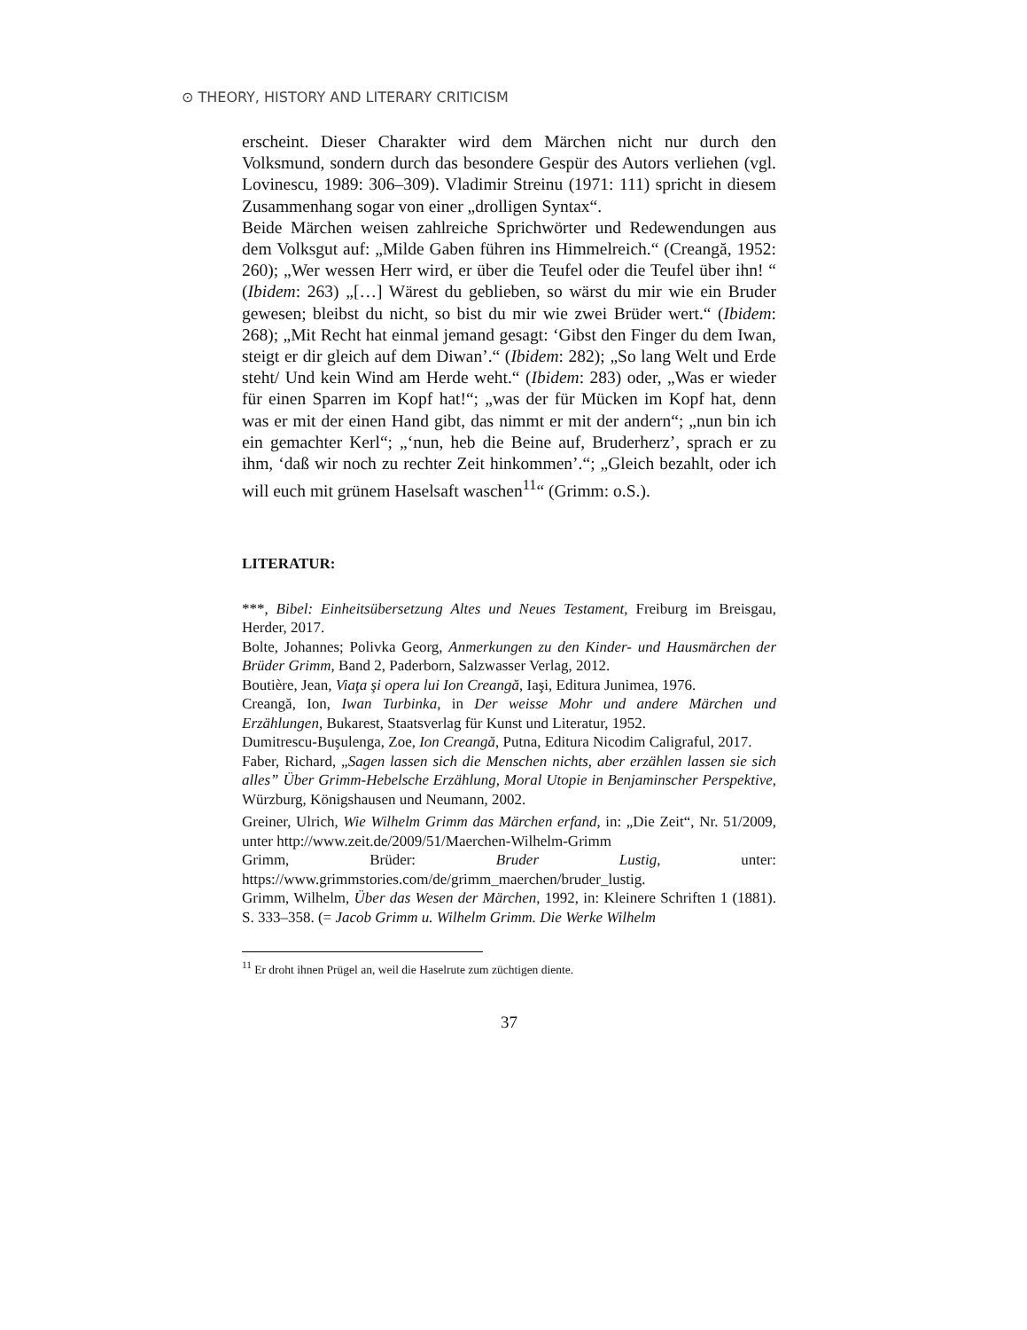⊙ THEORY, HISTORY AND LITERARY CRITICISM
erscheint. Dieser Charakter wird dem Märchen nicht nur durch den Volksmund, sondern durch das besondere Gespür des Autors verliehen (vgl. Lovinescu, 1989: 306–309). Vladimir Streinu (1971: 111) spricht in diesem Zusammenhang sogar von einer „drolligen Syntax“.
Beide Märchen weisen zahlreiche Sprichwörter und Redewendungen aus dem Volksgut auf: „Milde Gaben führen ins Himmelreich.“ (Creangă, 1952: 260); „Wer wessen Herr wird, er über die Teufel oder die Teufel über ihn! “ (Ibidem: 263) „[…] Wärest du geblieben, so wärst du mir wie ein Bruder gewesen; bleibst du nicht, so bist du mir wie zwei Brüder wert.“ (Ibidem: 268); „Mit Recht hat einmal jemand gesagt: ‘Gibst den Finger du dem Iwan, steigt er dir gleich auf dem Diwan’.“ (Ibidem: 282); „So lang Welt und Erde steht/ Und kein Wind am Herde weht.“ (Ibidem: 283) oder, „Was er wieder für einen Sparren im Kopf hat!“; „was der für Mücken im Kopf hat, denn was er mit der einen Hand gibt, das nimmt er mit der andern“; „nun bin ich ein gemachter Kerl“; „‘nun, heb die Beine auf, Bruderherz’, sprach er zu ihm, ‘daß wir noch zu rechter Zeit hinkommen’.“; „Gleich bezahlt, oder ich will euch mit grünem Haselsaft waschen<sup>11</sup>“ (Grimm: o.S.).
LITERATUR:
***, Bibel: Einheitsübersetzung Altes und Neues Testament, Freiburg im Breisgau, Herder, 2017.
Bolte, Johannes; Polivka Georg, Anmerkungen zu den Kinder- und Hausmärchen der Brüder Grimm, Band 2, Paderborn, Salzwasser Verlag, 2012.
Boutière, Jean, Viaţa şi opera lui Ion Creangă, Iaşi, Editura Junimea, 1976.
Creangă, Ion, Iwan Turbinka, in Der weisse Mohr und andere Märchen und Erzählungen, Bukarest, Staatsverlag für Kunst und Literatur, 1952.
Dumitrescu-Buşulenga, Zoe, Ion Creangă, Putna, Editura Nicodim Caligraful, 2017.
Faber, Richard, „Sagen lassen sich die Menschen nichts, aber erzählen lassen sie sich alles” Über Grimm-Hebelsche Erzählung, Moral Utopie in Benjaminscher Perspektive, Würzburg, Königshausen und Neumann, 2002.
Greiner, Ulrich, Wie Wilhelm Grimm das Märchen erfand, in: „Die Zeit“, Nr. 51/2009, unter http://www.zeit.de/2009/51/Maerchen-Wilhelm-Grimm
Grimm, Brüder: Bruder Lustig, unter: https://www.grimmstories.com/de/grimm_maerchen/bruder_lustig.
Grimm, Wilhelm, Über das Wesen der Märchen, 1992, in: Kleinere Schriften 1 (1881). S. 333–358. (= Jacob Grimm u. Wilhelm Grimm. Die Werke Wilhelm
<sup>11</sup> Er droht ihnen Prügel an, weil die Haselrute zum züchtigen diente.
37